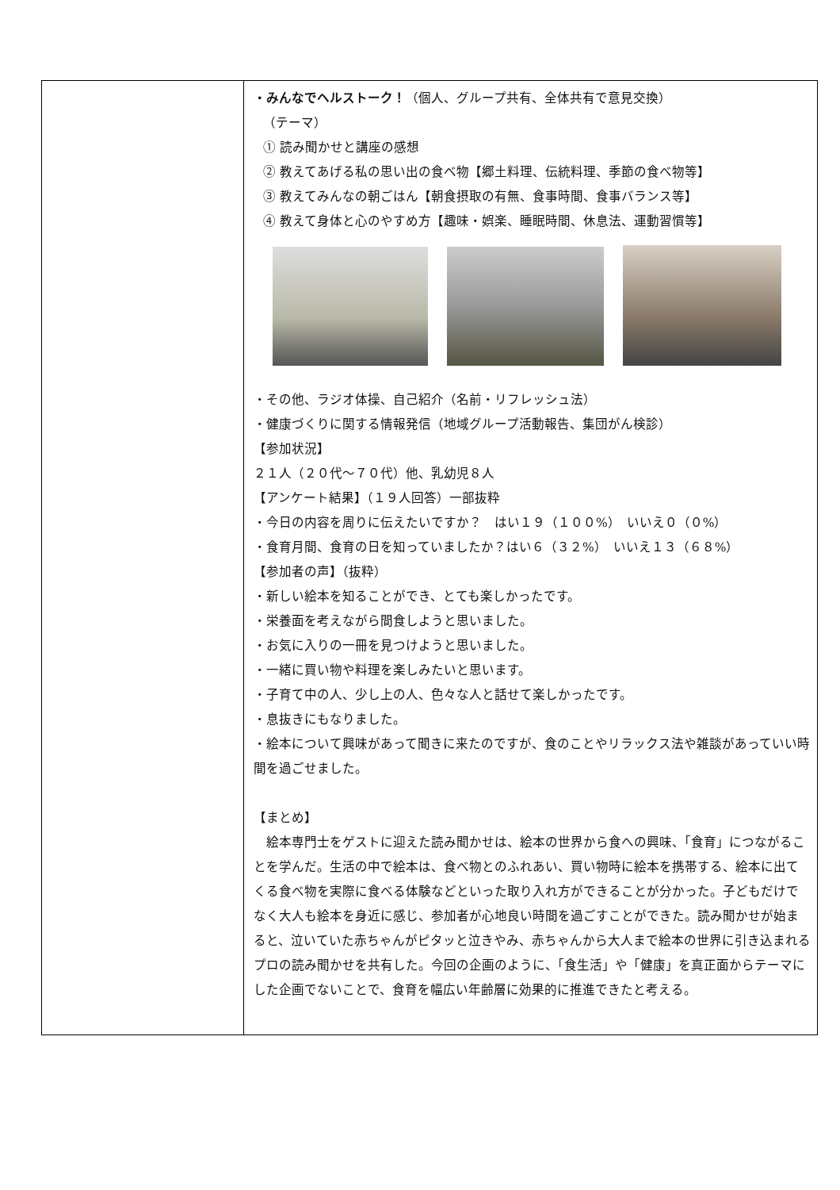| | ・みんなでヘルストーク！ （個人、グループ共有、全体共有で意見交換） （テーマ） ① 読み聞かせと講座の感想 ② 教えてあげる私の思い出の食べ物【郷土料理、伝統料理、季節の食べ物等】 ③ 教えてみんなの朝ごはん【朝食摂取の有無、食事時間、食事バランス等】 ④ 教えて身体と心のやすめ方【趣味・娯楽、睡眠時間、休息法、運動習慣等】 ・その他、ラジオ体操、自己紹介（名前・リフレッシュ法） ・健康づくりに関する情報発信（地域グループ活動報告、集団がん検診） 【参加状況】 ２１人（２０代～７０代）他、乳幼児８人 【アンケート結果】（１９人回答）一部抜粋 ・今日の内容を周りに伝えたいですか？ はい１９（１００%） いいえ０（０%） ・食育月間、食育の日を知っていましたか？はい６（３２%） いいえ１３（６８%） 【参加者の声】（抜粋） ・新しい絵本を知ることができ、とても楽しかったです。 ・栄養面を考えながら間食しようと思いました。 ・お気に入りの一冊を見つけようと思いました。 ・一緒に買い物や料理を楽しみたいと思います。 ・子育て中の人、少し上の人、色々な人と話せて楽しかったです。 ・息抜きにもなりました。 ・絵本について興味があって聞きに来たのですが、食のことやリラックス法や雑談があっていい時間を過ごせました。 【まとめ】 絵本専門士をゲストに迎えた読み聞かせは、絵本の世界から食への興味、「食育」につながることを学んだ。生活の中で絵本は、食べ物とのふれあい、買い物時に絵本を携帯する、絵本に出てくる食べ物を実際に食べる体験などといった取り入れ方ができることが分かった。子どもだけでなく大人も絵本を身近に感じ、参加者が心地良い時間を過ごすことができた。読み聞かせが始まると、泣いていた赤ちゃんがピタッと泣きやみ、赤ちゃんから大人まで絵本の世界に引き込まれるプロの読み聞かせを共有した。今回の企画のように、「食生活」や「健康」を真正面からテーマにした企画でないことで、食育を幅広い年齢層に効果的に推進できたと考える。 |